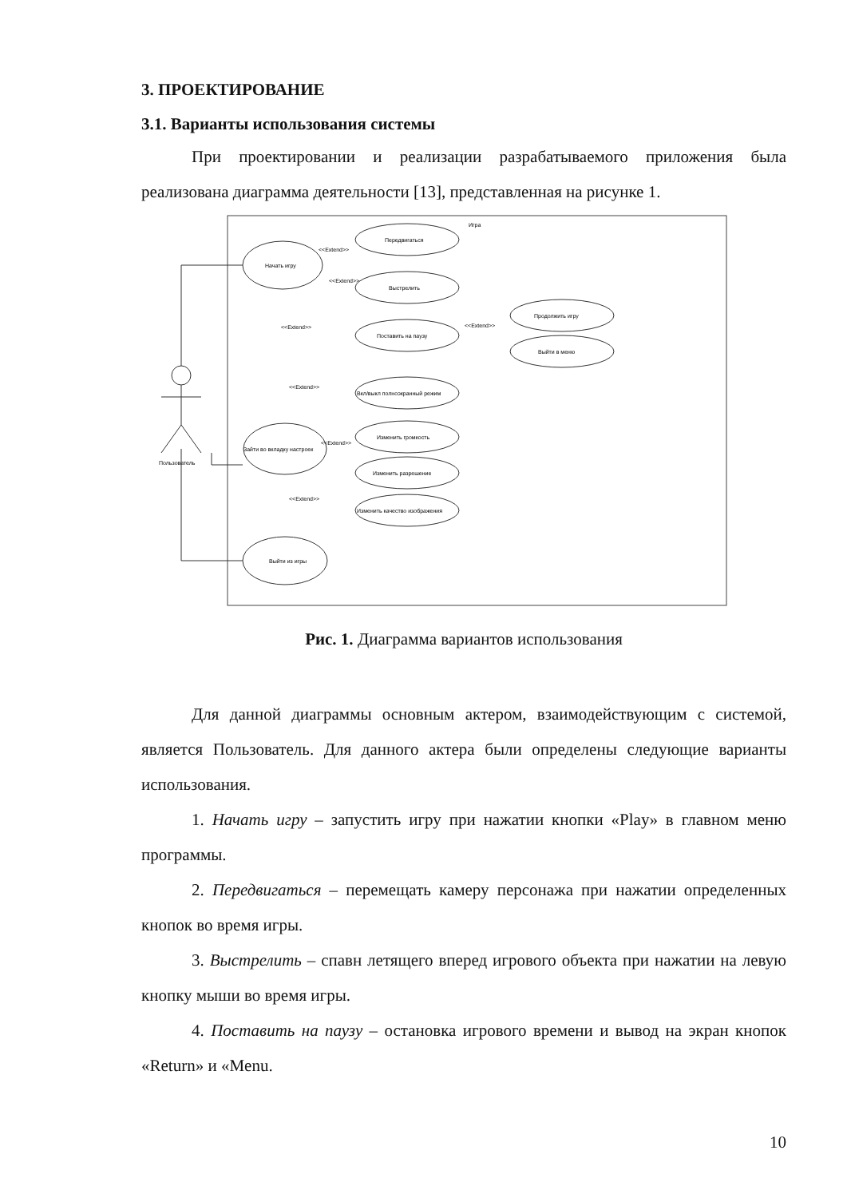3. ПРОЕКТИРОВАНИЕ
3.1. Варианты использования системы
При проектировании и реализации разрабатываемого приложения была реализована диаграмма деятельности [13], представленная на рисунке 1.
Игра
Пользователь
Начать игру
Передвигаться
Выстрелить
Поставить на паузу
Продолжить игру
Выйти в меню
Вкл/выкл полноэкранный режим
Зайти во вкладку настроек
Изменить громкость
Изменить разрешение
Изменить качество изображения
Выйти из игры
<<Extend>>
<<Extend>>
<<Extend>>
<<Extend>>
<<Extend>>
<<Extend>>
<<Extend>>
Рис. 1. Диаграмма вариантов использования
Для данной диаграммы основным актером, взаимодействующим с системой, является Пользователь. Для данного актера были определены следующие варианты использования.
1. Начать игру – запустить игру при нажатии кнопки «Play» в главном меню программы.
2. Передвигаться – перемещать камеру персонажа при нажатии определенных кнопок во время игры.
3. Выстрелить – спавн летящего вперед игрового объекта при нажатии на левую кнопку мыши во время игры.
4. Поставить на паузу – остановка игрового времени и вывод на экран кнопок «Return» и «Menu.
10